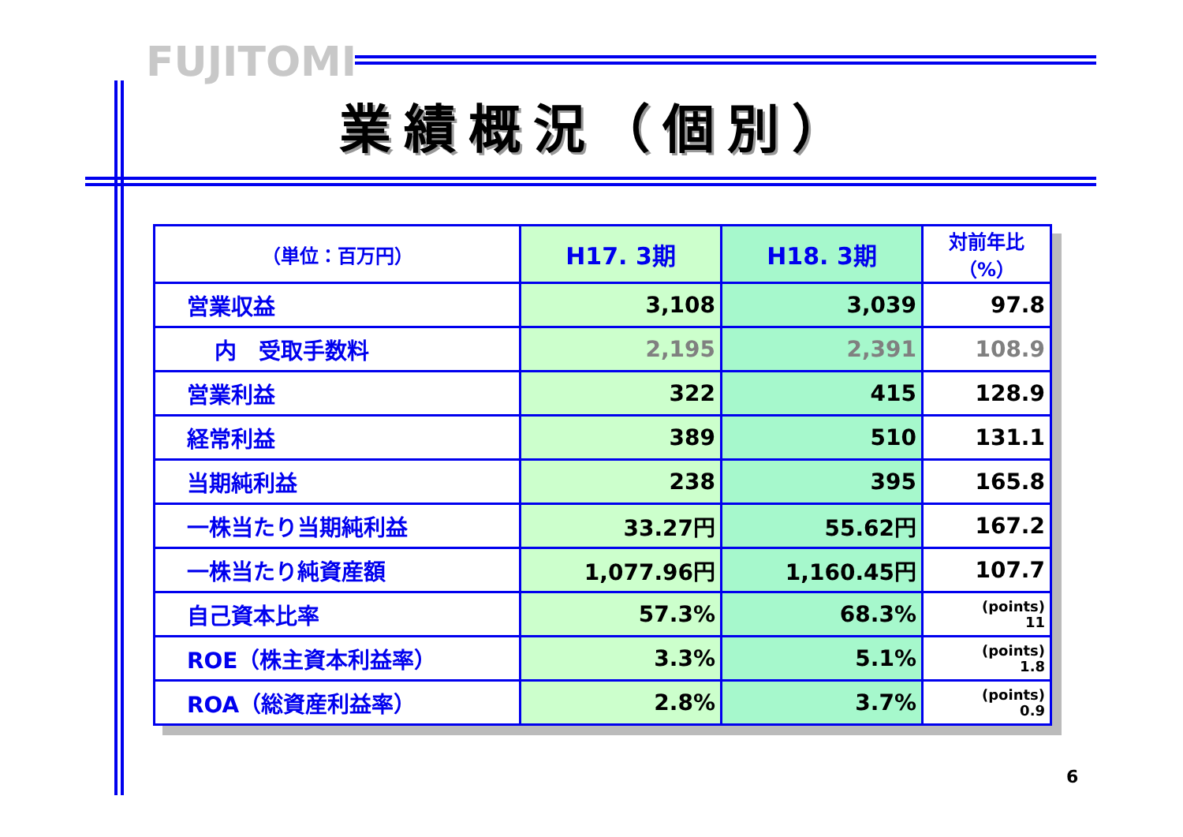FUJITOMI
業績概況（個別）
| （単位：百万円） | H17. 3期 | H18. 3期 | 対前年比（%） |
| --- | --- | --- | --- |
| 営業収益 | 3,108 | 3,039 | 97.8 |
| 内 受取手数料 | 2,195 | 2,391 | 108.9 |
| 営業利益 | 322 | 415 | 128.9 |
| 経常利益 | 389 | 510 | 131.1 |
| 当期純利益 | 238 | 395 | 165.8 |
| 一株当たり当期純利益 | 33.27円 | 55.62円 | 167.2 |
| 一株当たり純資産額 | 1,077.96円 | 1,160.45円 | 107.7 |
| 自己資本比率 | 57.3% | 68.3% | (points) 11 |
| ROE（株主資本利益率） | 3.3% | 5.1% | (points) 1.8 |
| ROA（総資産利益率） | 2.8% | 3.7% | (points) 0.9 |
6